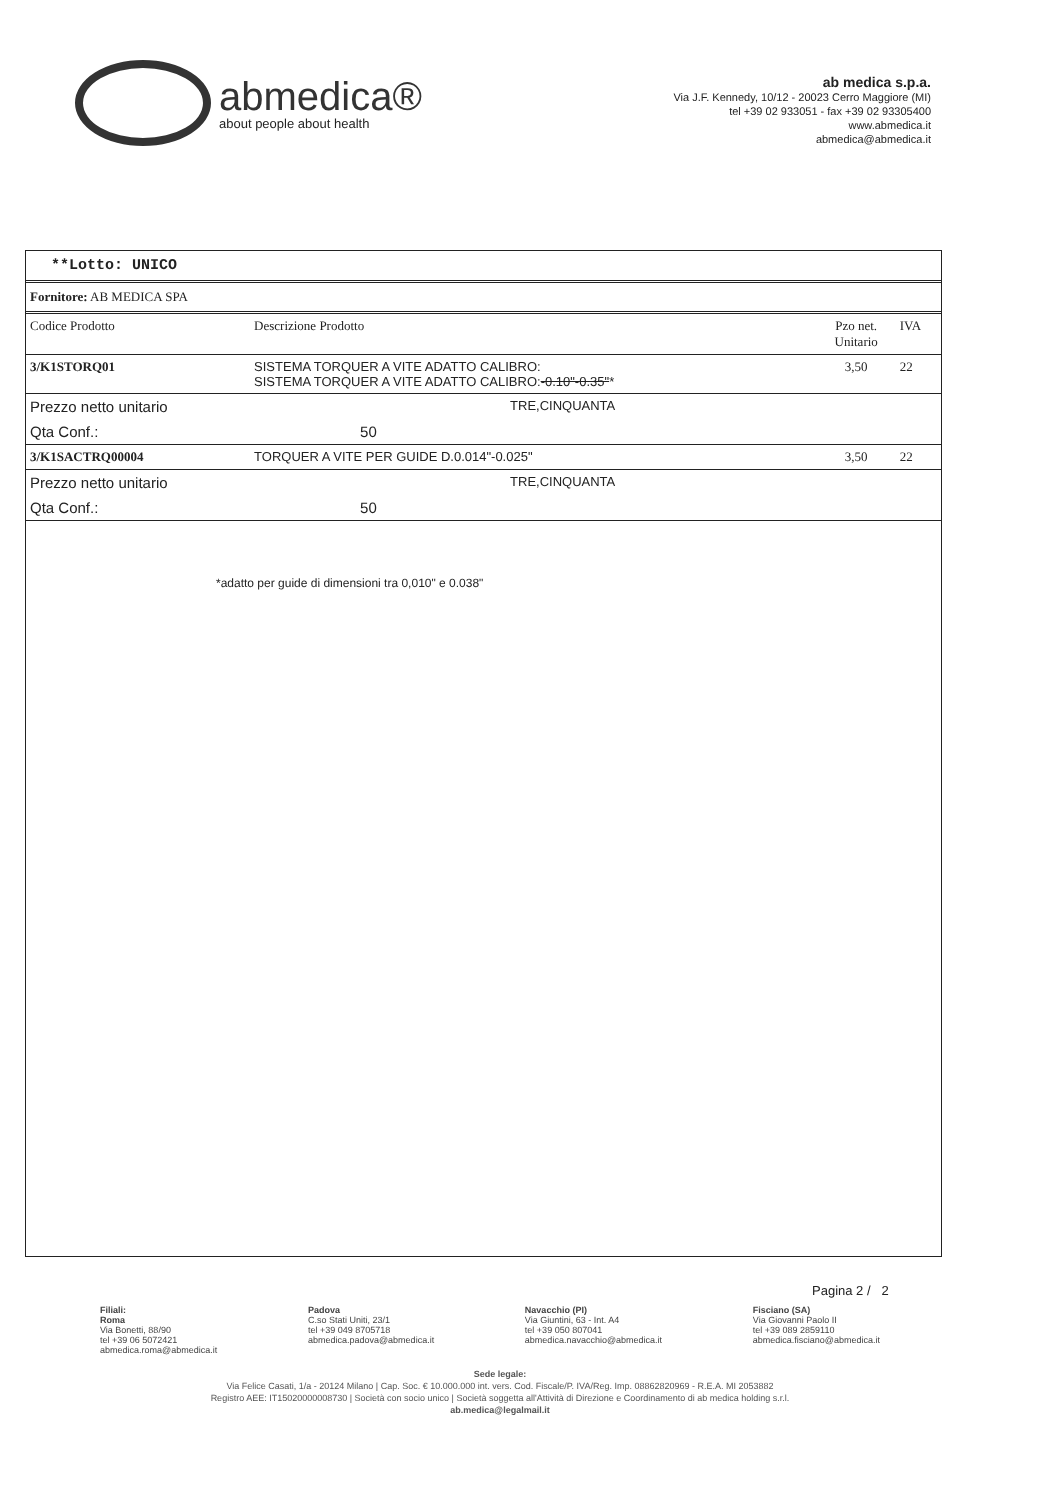abmedica®
about people about health
ab medica s.p.a.
Via J.F. Kennedy, 10/12 - 20023 Cerro Maggiore (MI)
tel +39 02 933051 - fax +39 02 93305400
www.abmedica.it
abmedica@abmedica.it
**Lotto: UNICO
Fornitore: AB MEDICA SPA
| Codice Prodotto | Descrizione Prodotto | Pzo net. Unitario | IVA |
| --- | --- | --- | --- |
| 3/K1STORQ01 | SISTEMA TORQUER A VITE ADATTO CALIBRO: SISTEMA TORQUER A VITE ADATTO CALIBRO: -0.10"-0.35" * | 3,50 | 22 |
| Prezzo netto unitario | TRE,CINQUANTA | | |
| Qta Conf.: | 50 | | |
| 3/K1SACTRQ00004 | TORQUER A VITE PER GUIDE D.0.014"-0.025" | 3,50 | 22 |
| Prezzo netto unitario | TRE,CINQUANTA | | |
| Qta Conf.: | 50 | | |
*adatto per guide di dimensioni tra 0,010" e 0.038"
Pagina 2 / 2
Filiali:
Roma
Via Bonetti, 88/90
tel +39 06 5072421
abmedica.roma@abmedica.it
Padova
C.so Stati Uniti, 23/1
tel +39 049 8705718
abmedica.padova@abmedica.it
Navacchio (PI)
Via Giuntini, 63 - Int. A4
tel +39 050 807041
abmedica.navacchio@abmedica.it
Fisciano (SA)
Via Giovanni Paolo II
tel +39 089 2859110
abmedica.fisciano@abmedica.it
Sede legale:
Via Felice Casati, 1/a - 20124 Milano | Cap. Soc. € 10.000.000 int. vers. Cod. Fiscale/P. IVA/Reg. Imp. 08862820969 - R.E.A. MI 2053882
Registro AEE: IT15020000008730 | Società con socio unico | Società soggetta all'Attività di Direzione e Coordinamento di ab medica holding s.r.l.
ab.medica@legalmail.it